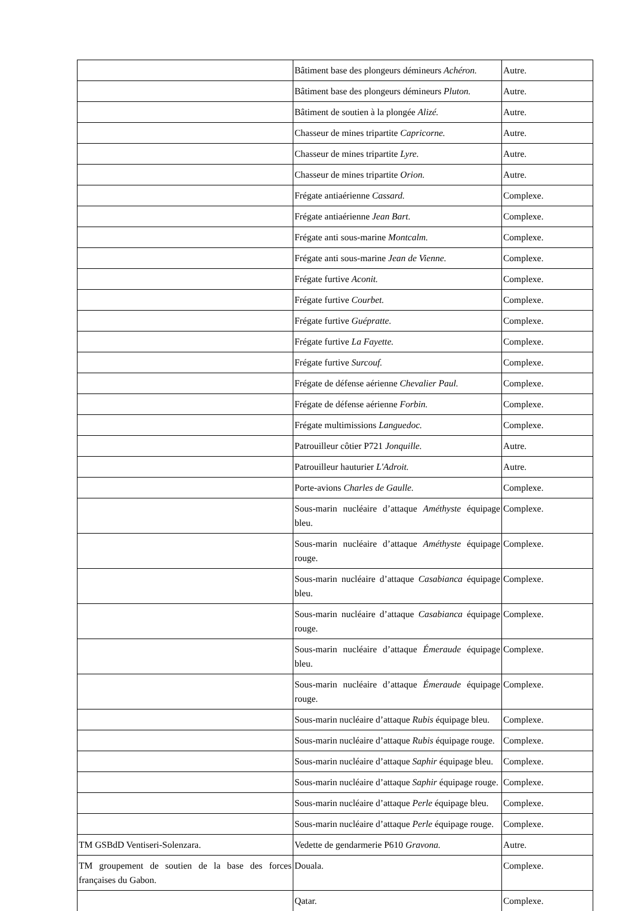| | Bâtiment base des plongeurs démineurs Achéron. | Autre. |
| | Bâtiment base des plongeurs démineurs Pluton. | Autre. |
| | Bâtiment de soutien à la plongée Alizé. | Autre. |
| | Chasseur de mines tripartite Capricorne. | Autre. |
| | Chasseur de mines tripartite Lyre. | Autre. |
| | Chasseur de mines tripartite Orion. | Autre. |
| | Frégate antiaérienne Cassard. | Complexe. |
| | Frégate antiaérienne Jean Bart. | Complexe. |
| | Frégate anti sous-marine Montcalm. | Complexe. |
| | Frégate anti sous-marine Jean de Vienne. | Complexe. |
| | Frégate furtive Aconit. | Complexe. |
| | Frégate furtive Courbet. | Complexe. |
| | Frégate furtive Guépratte. | Complexe. |
| | Frégate furtive La Fayette. | Complexe. |
| | Frégate furtive Surcouf. | Complexe. |
| | Frégate de défense aérienne Chevalier Paul. | Complexe. |
| | Frégate de défense aérienne Forbin. | Complexe. |
| | Frégate multimissions Languedoc. | Complexe. |
| | Patrouilleur côtier P721 Jonquille. | Autre. |
| | Patrouilleur hauturier L'Adroit. | Autre. |
| | Porte-avions Charles de Gaulle. | Complexe. |
| | Sous-marin nucléaire d’attaque Améthyste équipage bleu. | Complexe. |
| | Sous-marin nucléaire d’attaque Améthyste équipage rouge. | Complexe. |
| | Sous-marin nucléaire d’attaque Casabianca équipage bleu. | Complexe. |
| | Sous-marin nucléaire d’attaque Casabianca équipage rouge. | Complexe. |
| | Sous-marin nucléaire d’attaque Émeraude équipage bleu. | Complexe. |
| | Sous-marin nucléaire d’attaque Émeraude équipage rouge. | Complexe. |
| | Sous-marin nucléaire d’attaque Rubis équipage bleu. | Complexe. |
| | Sous-marin nucléaire d’attaque Rubis équipage rouge. | Complexe. |
| | Sous-marin nucléaire d’attaque Saphir équipage bleu. | Complexe. |
| | Sous-marin nucléaire d’attaque Saphir équipage rouge. | Complexe. |
| | Sous-marin nucléaire d’attaque Perle équipage bleu. | Complexe. |
| | Sous-marin nucléaire d’attaque Perle équipage rouge. | Complexe. |
| TM GSBdD Ventiseri-Solenzara. | Vedette de gendarmerie P610 Gravona. | Autre. |
| TM groupement de soutien de la base des forces françaises du Gabon. | Douala. | Complexe. |
| | Qatar. | Complexe. |